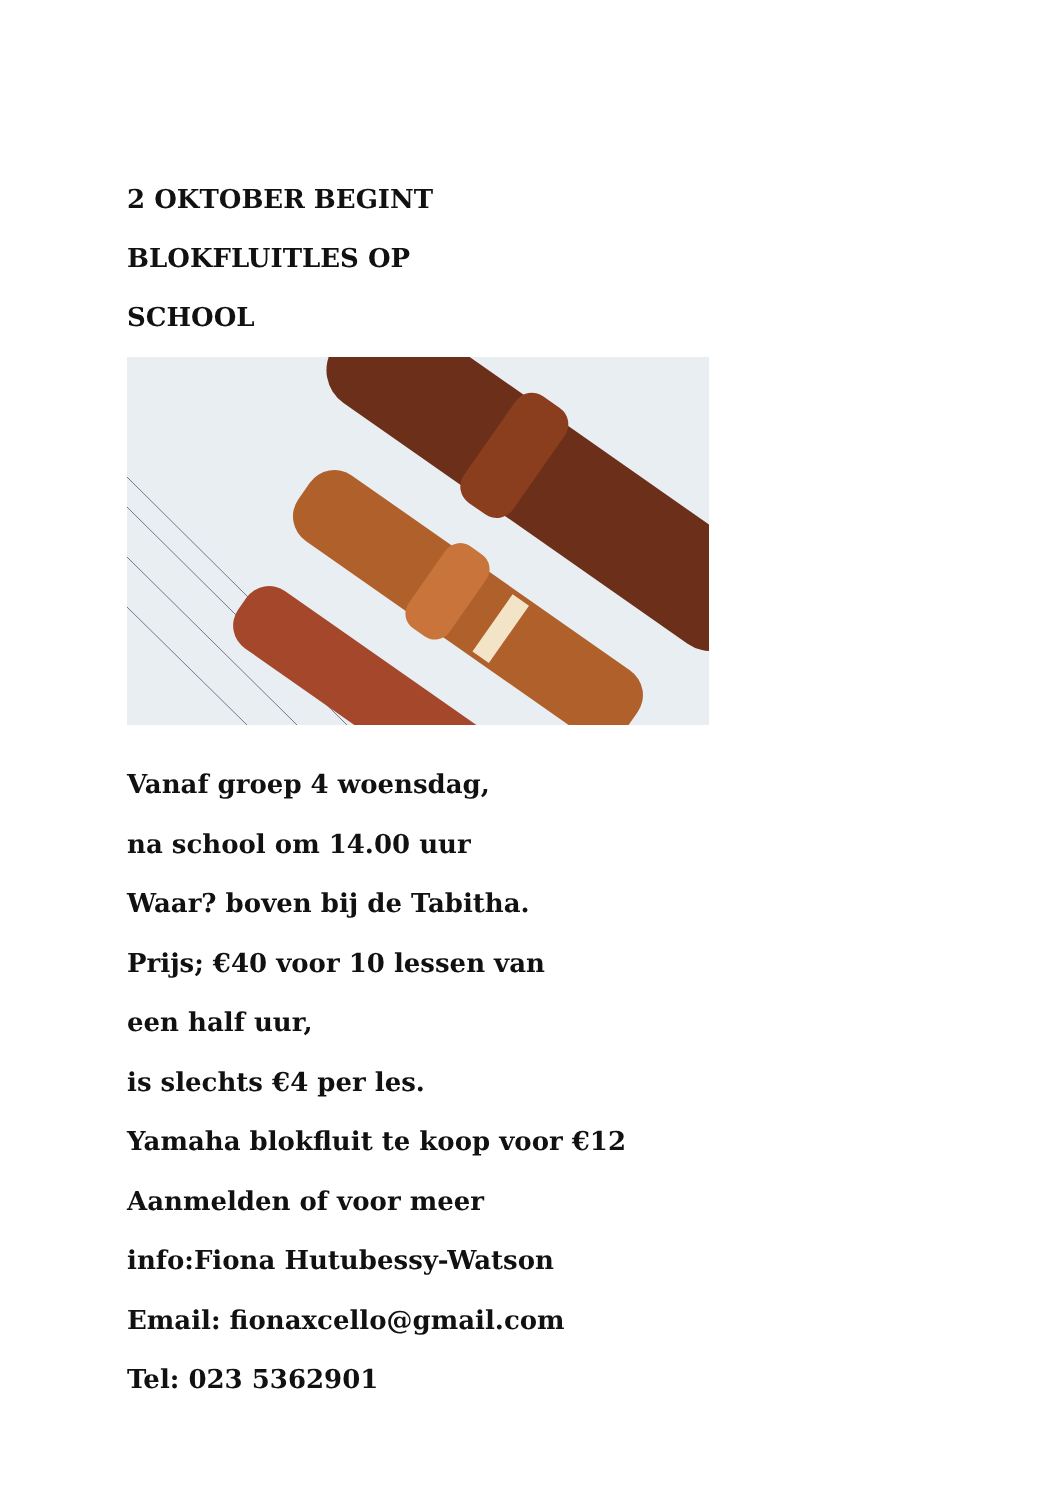2 OKTOBER BEGINT
BLOKFLUITLES OP
SCHOOL
Vanaf groep 4 woensdag,
na school om 14.00 uur
Waar? boven bij de Tabitha.
Prijs; €40 voor 10 lessen van
een half uur,
is slechts €4 per les.
Yamaha blokfluit te koop voor €12
Aanmelden of voor meer
info:Fiona Hutubessy-Watson
Email: fionaxcello@gmail.com
Tel: 023 5362901